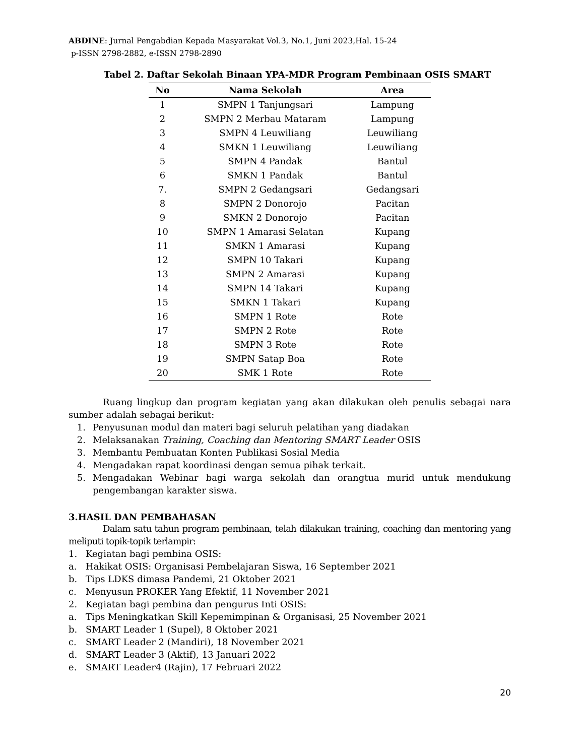ABDINE: Jurnal Pengabdian Kepada Masyarakat Vol.3, No.1, Juni 2023,Hal. 15-24
p-ISSN 2798-2882, e-ISSN 2798-2890
Tabel 2. Daftar Sekolah Binaan YPA-MDR Program Pembinaan OSIS SMART
| No | Nama Sekolah | Area |
| --- | --- | --- |
| 1 | SMPN 1 Tanjungsari | Lampung |
| 2 | SMPN 2 Merbau Mataram | Lampung |
| 3 | SMPN 4 Leuwiliang | Leuwiliang |
| 4 | SMKN 1 Leuwiliang | Leuwiliang |
| 5 | SMPN 4 Pandak | Bantul |
| 6 | SMKN 1 Pandak | Bantul |
| 7. | SMPN 2 Gedangsari | Gedangsari |
| 8 | SMPN 2 Donorojo | Pacitan |
| 9 | SMKN 2 Donorojo | Pacitan |
| 10 | SMPN 1 Amarasi Selatan | Kupang |
| 11 | SMKN 1 Amarasi | Kupang |
| 12 | SMPN 10 Takari | Kupang |
| 13 | SMPN 2 Amarasi | Kupang |
| 14 | SMPN 14 Takari | Kupang |
| 15 | SMKN 1 Takari | Kupang |
| 16 | SMPN 1 Rote | Rote |
| 17 | SMPN 2 Rote | Rote |
| 18 | SMPN 3 Rote | Rote |
| 19 | SMPN Satap Boa | Rote |
| 20 | SMK 1 Rote | Rote |
Ruang lingkup dan program kegiatan yang akan dilakukan oleh penulis sebagai nara sumber adalah sebagai berikut:
1. Penyusunan modul dan materi bagi seluruh pelatihan yang diadakan
2. Melaksanakan Training, Coaching dan Mentoring SMART Leader OSIS
3. Membantu Pembuatan Konten Publikasi Sosial Media
4. Mengadakan rapat koordinasi dengan semua pihak terkait.
5. Mengadakan Webinar bagi warga sekolah dan orangtua murid untuk mendukung pengembangan karakter siswa.
3.HASIL DAN PEMBAHASAN
Dalam satu tahun program pembinaan, telah dilakukan training, coaching dan mentoring yang meliputi topik-topik terlampir:
1. Kegiatan bagi pembina OSIS:
a. Hakikat OSIS: Organisasi Pembelajaran Siswa, 16 September 2021
b. Tips LDKS dimasa Pandemi, 21 Oktober 2021
c. Menyusun PROKER Yang Efektif, 11 November 2021
2. Kegiatan bagi pembina dan pengurus Inti OSIS:
a. Tips Meningkatkan Skill Kepemimpinan & Organisasi, 25 November 2021
b. SMART Leader 1 (Supel), 8 Oktober 2021
c. SMART Leader 2 (Mandiri), 18 November 2021
d. SMART Leader 3 (Aktif), 13 Januari 2022
e. SMART Leader4 (Rajin), 17 Februari 2022
20